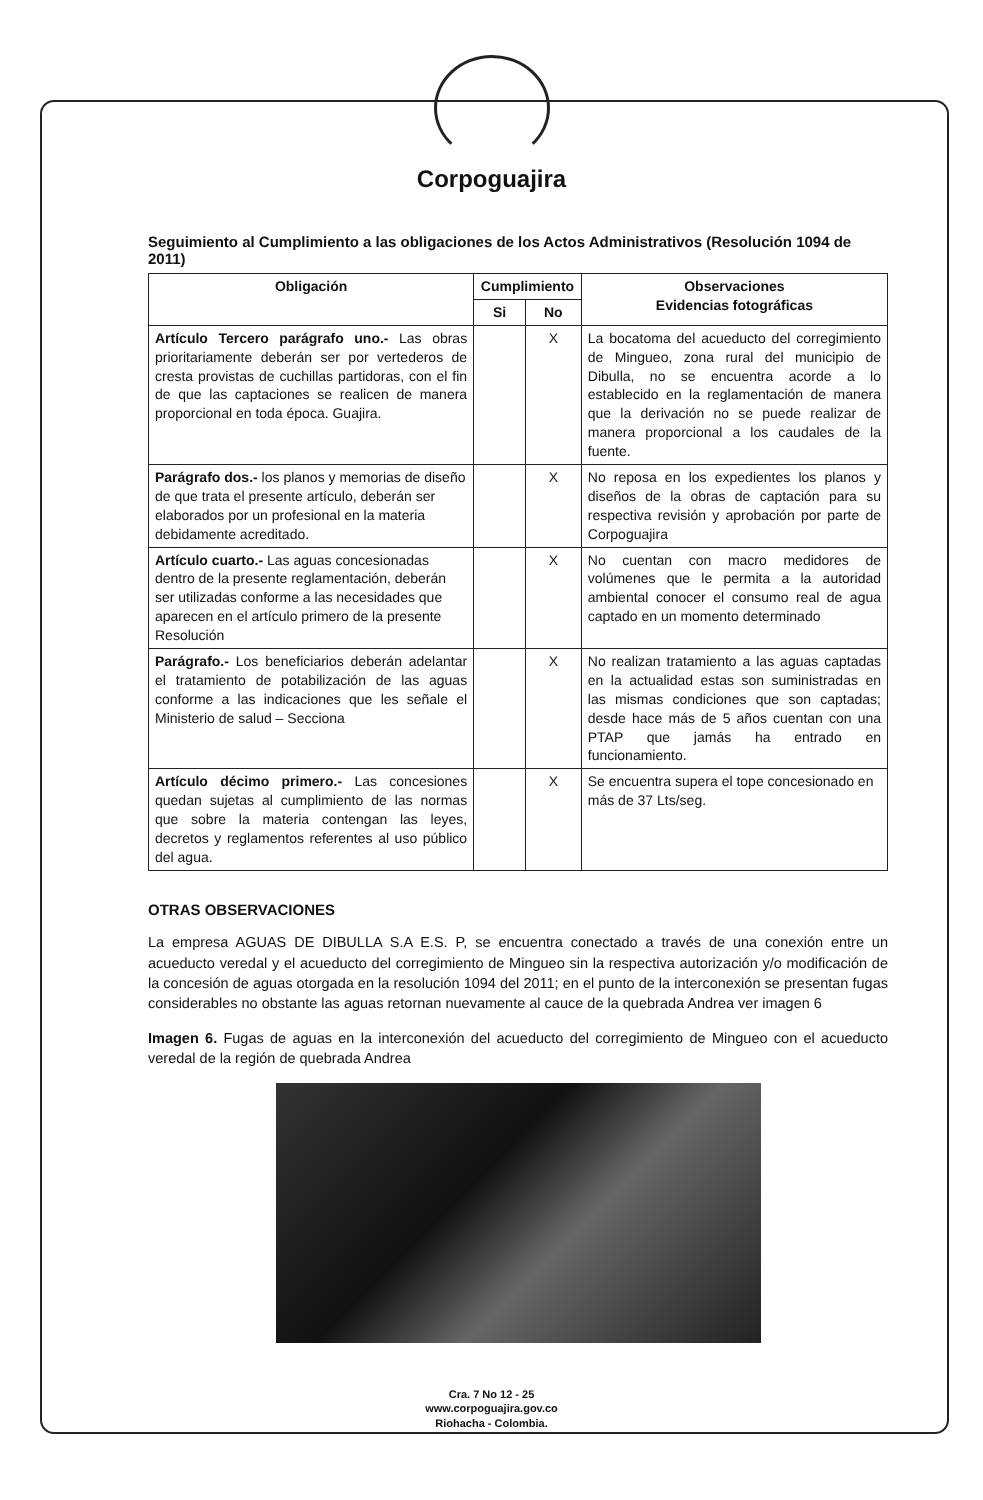Corpoguajira
Seguimiento al Cumplimiento a las obligaciones de los Actos Administrativos (Resolución 1094 de 2011)
| Obligación | Cumplimiento | | Observaciones Evidencias fotográficas |
| --- | --- | --- | --- |
| | Si | No | |
| Artículo Tercero parágrafo uno.- Las obras prioritariamente deberán ser por vertederos de cresta provistas de cuchillas partidoras, con el fin de que las captaciones se realicen de manera proporcional en toda época. Guajira. | | X | La bocatoma del acueducto del corregimiento de Mingueo, zona rural del municipio de Dibulla, no se encuentra acorde a lo establecido en la reglamentación de manera que la derivación no se puede realizar de manera proporcional a los caudales de la fuente. |
| Parágrafo dos.- los planos y memorias de diseño de que trata el presente artículo, deberán ser elaborados por un profesional en la materia debidamente acreditado. | | X | No reposa en los expedientes los planos y diseños de la obras de captación para su respectiva revisión y aprobación por parte de Corpoguajira |
| Artículo cuarto.- Las aguas concesionadas dentro de la presente reglamentación, deberán ser utilizadas conforme a las necesidades que aparecen en el artículo primero de la presente Resolución | | X | No cuentan con macro medidores de volúmenes que le permita a la autoridad ambiental conocer el consumo real de agua captado en un momento determinado |
| Parágrafo.- Los beneficiarios deberán adelantar el tratamiento de potabilización de las aguas conforme a las indicaciones que les señale el Ministerio de salud – Secciona | | X | No realizan tratamiento a las aguas captadas en la actualidad estas son suministradas en las mismas condiciones que son captadas; desde hace más de 5 años cuentan con una PTAP que jamás ha entrado en funcionamiento. |
| Artículo décimo primero.- Las concesiones quedan sujetas al cumplimiento de las normas que sobre la materia contengan las leyes, decretos y reglamentos referentes al uso público del agua. | | X | Se encuentra supera el tope concesionado en más de 37 Lts/seg. |
OTRAS OBSERVACIONES
La empresa AGUAS DE DIBULLA S.A E.S. P, se encuentra conectado a través de una conexión entre un acueducto veredal y el acueducto del corregimiento de Mingueo sin la respectiva autorización y/o modificación de la concesión de aguas otorgada en la resolución 1094 del 2011; en el punto de la interconexión se presentan fugas considerables no obstante las aguas retornan nuevamente al cauce de la quebrada Andrea ver imagen 6
Imagen 6. Fugas de aguas en la interconexión del acueducto del corregimiento de Mingueo con el acueducto veredal de la región de quebrada Andrea
Cra. 7 No 12 - 25
www.corpoguajira.gov.co
Riohacha - Colombia.